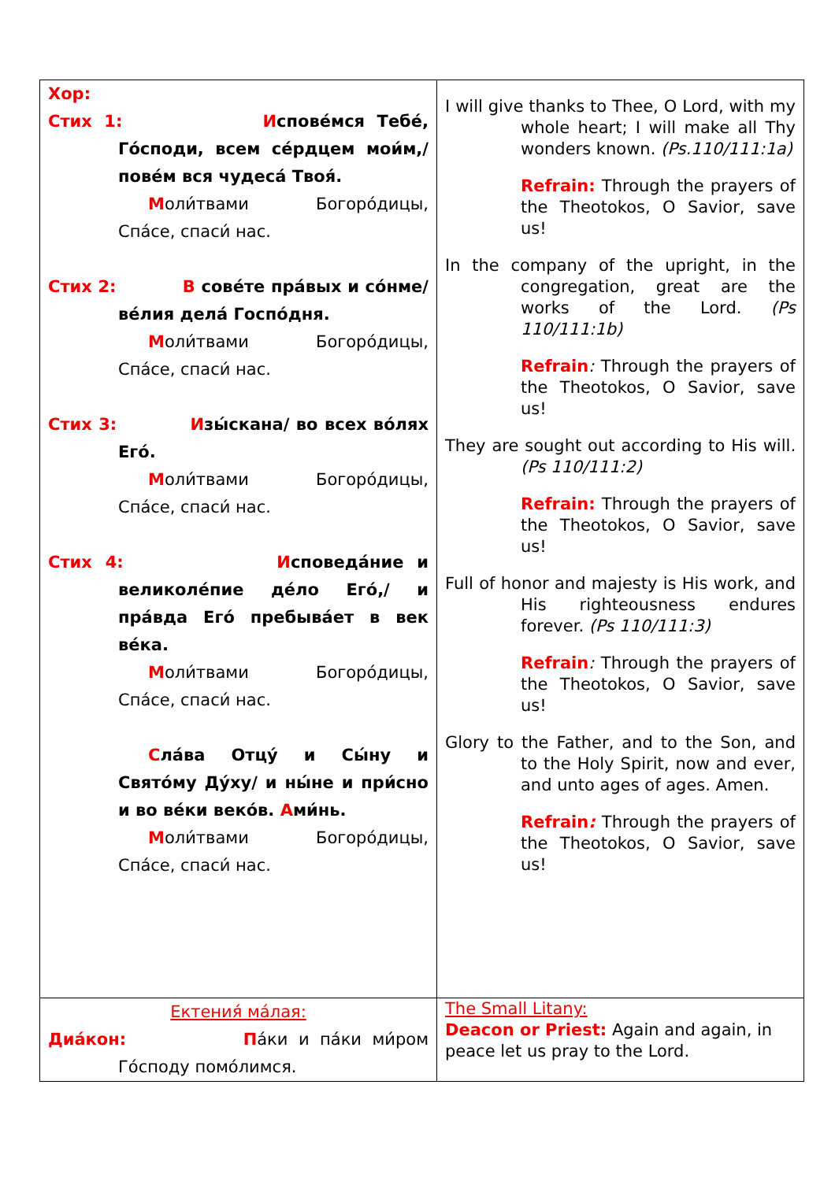| Хор: Стих 1: И спове́мся Тебе́, Го́споди, всем се́рдцем мои́м,/ пове́м вся чудеса́ Твоя́. М оли́твами Богоро́дицы, Спа́се, спаси́ нас. Стих 2: В сове́те пра́вых и со́нме/ ве́лия дела́ Госпо́дня. М оли́твами Богоро́дицы, Спа́се, спаси́ нас. Стих 3: И зы́скана/ во всех во́лях Его́. М оли́твами Богоро́дицы, Спа́се, спаси́ нас. Стих 4: И споведа́ние и великоле́пие де́ло Его́,/ и пра́вда Его́ пребыва́ет в век ве́ка. М оли́твами Богоро́дицы, Спа́се, спаси́ нас. С ла́ва Отцу́ и Сы́ну и Свято́му Ду́ху/ и ны́не и при́сно и во ве́ки веко́в. А ми́нь. М оли́твами Богоро́дицы, Спа́се, спаси́ нас. | I will give thanks to Thee, O Lord, with my whole heart; I will make all Thy wonders known. (Ps.110/111:1a) Refrain: Through the prayers of the Theotokos, O Savior, save us! In the company of the upright, in the congregation, great are the works of the Lord. (Ps 110/111:1b) Refrain : Through the prayers of the Theotokos, O Savior, save us! They are sought out according to His will . (Ps 110/111:2) Refrain: Through the prayers of the Theotokos, O Savior, save us! Full of honor and majesty is His work, and His righteousness endures forever. (Ps 110/111:3) Refrain : Through the prayers of the Theotokos, O Savior, save us! Glory to the Father, and to the Son, and to the Holy Spirit, now and ever, and unto ages of ages. Amen. Refrain : Through the prayers of the Theotokos, O Savior, save us! |
| Ектения́ ма́лая: Диа́кон: П а́ки и па́ки ми́ром Го́споду помо́лимся. | The Small Litany: Deacon or Priest: Again and again, in peace let us pray to the Lord. |